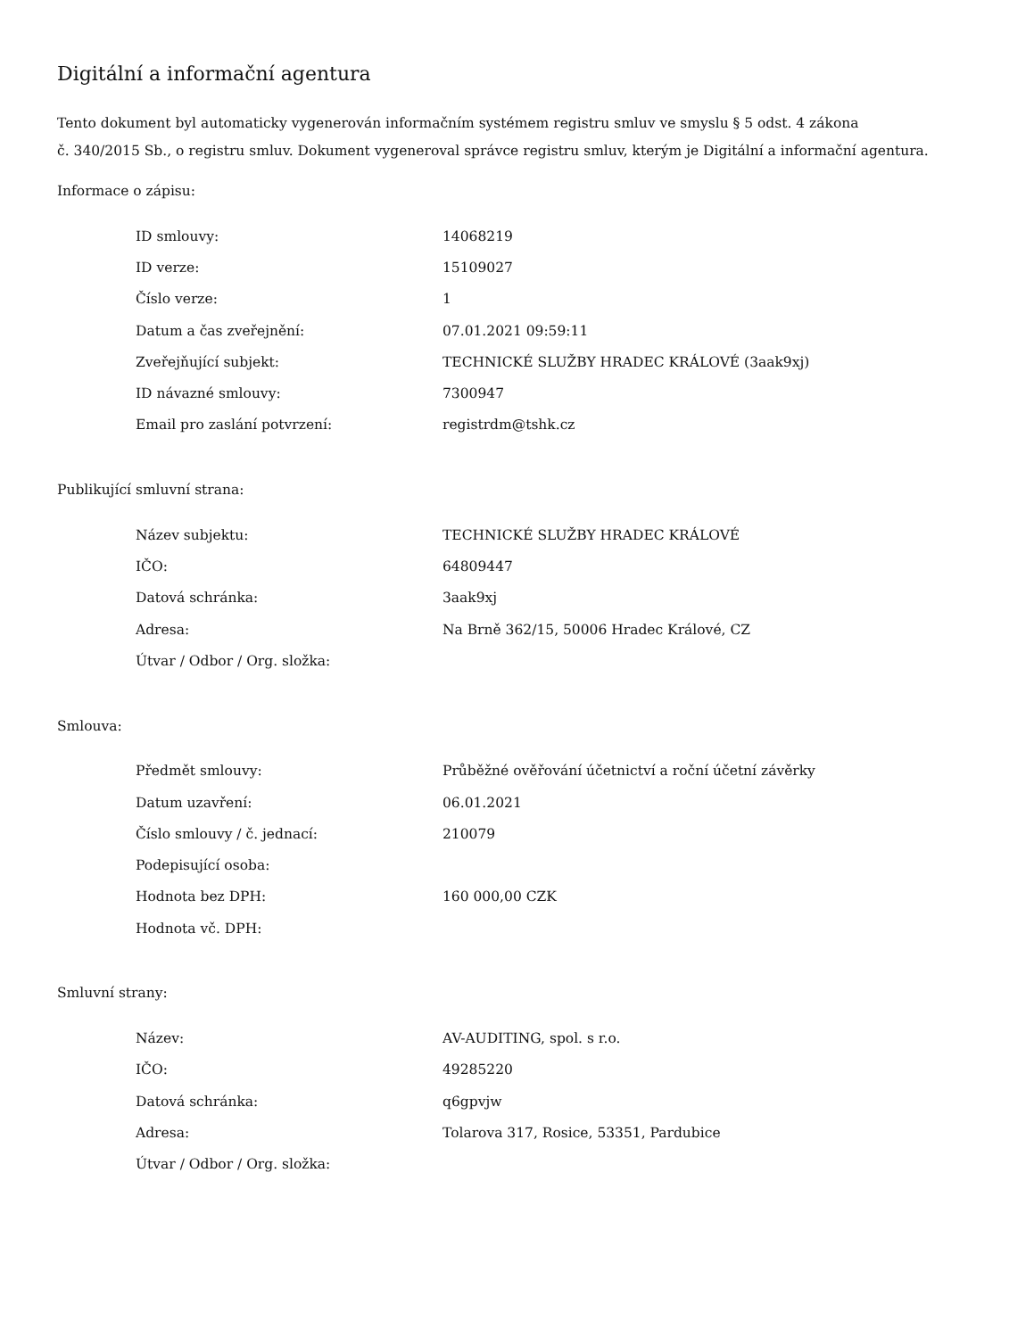Digitální a informační agentura
Tento dokument byl automaticky vygenerován informačním systémem registru smluv ve smyslu § 5 odst. 4 zákona
č. 340/2015 Sb., o registru smluv. Dokument vygeneroval správce registru smluv, kterým je Digitální a informační agentura.
Informace o zápisu:
| ID smlouvy: | 14068219 |
| ID verze: | 15109027 |
| Číslo verze: | 1 |
| Datum a čas zveřejnění: | 07.01.2021 09:59:11 |
| Zveřejňující subjekt: | TECHNICKÉ SLUŽBY HRADEC KRÁLOVÉ (3aak9xj) |
| ID návazné smlouvy: | 7300947 |
| Email pro zaslání potvrzení: | registrdm@tshk.cz |
Publikující smluvní strana:
| Název subjektu: | TECHNICKÉ SLUŽBY HRADEC KRÁLOVÉ |
| IČO: | 64809447 |
| Datová schránka: | 3aak9xj |
| Adresa: | Na Brně 362/15, 50006 Hradec Králové, CZ |
| Útvar / Odbor / Org. složka: | |
Smlouva:
| Předmět smlouvy: | Průběžné ověřování účetnictví a roční účetní závěrky |
| Datum uzavření: | 06.01.2021 |
| Číslo smlouvy / č. jednací: | 210079 |
| Podepisující osoba: | |
| Hodnota bez DPH: | 160 000,00 CZK |
| Hodnota vč. DPH: | |
Smluvní strany:
| Název: | AV-AUDITING, spol. s r.o. |
| IČO: | 49285220 |
| Datová schránka: | q6gpvjw |
| Adresa: | Tolarova 317, Rosice, 53351, Pardubice |
| Útvar / Odbor / Org. složka: | |